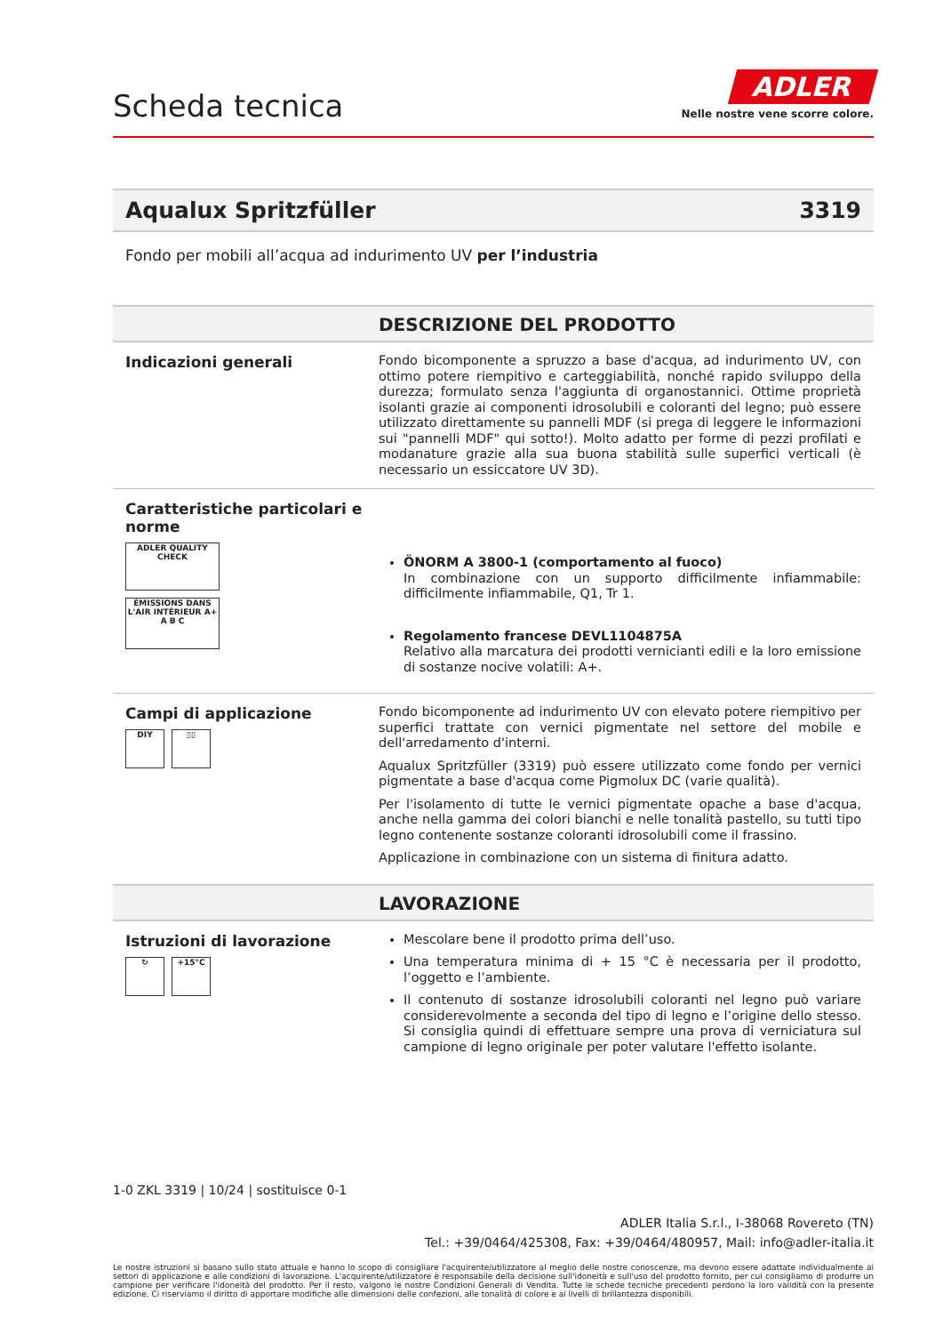Scheda tecnica
ADLER
Nelle nostre vene scorre colore.
Aqualux Spritzfüller 3319
Fondo per mobili all’acqua ad indurimento UV per l’industria
DESCRIZIONE DEL PRODOTTO
Indicazioni generali
Fondo bicomponente a spruzzo a base d'acqua, ad indurimento UV, con ottimo potere riempitivo e carteggiabilità, nonché rapido sviluppo della durezza; formulato senza l'aggiunta di organostannici. Ottime proprietà isolanti grazie ai componenti idrosolubili e coloranti del legno; può essere utilizzato direttamente su pannelli MDF (si prega di leggere le informazioni sui "pannelli MDF" qui sotto!). Molto adatto per forme di pezzi profilati e modanature grazie alla sua buona stabilità sulle superfici verticali (è necessario un essiccatore UV 3D).
Caratteristiche particolari e norme
ADLER QUALITY CHECK
ÉMISSIONS DANS L'AIR INTÉRIEUR A+ A B C
ÖNORM A 3800-1 (comportamento al fuoco)
In combinazione con un supporto difficilmente infiammabile: difficilmente infiammabile, Q1, Tr 1.
Regolamento francese DEVL1104875A
Relativo alla marcatura dei prodotti vernicianti edili e la loro emissione di sostanze nocive volatili: A+.
Campi di applicazione
DIY ▯▯
Fondo bicomponente ad indurimento UV con elevato potere riempitivo per superfici trattate con vernici pigmentate nel settore del mobile e dell'arredamento d'interni.
Aqualux Spritzfüller (3319) può essere utilizzato come fondo per vernici pigmentate a base d'acqua come Pigmolux DC (varie qualità).
Per l'isolamento di tutte le vernici pigmentate opache a base d'acqua, anche nella gamma dei colori bianchi e nelle tonalità pastello, su tutti tipo legno contenente sostanze coloranti idrosolubili come il frassino.
Applicazione in combinazione con un sistema di finitura adatto.
LAVORAZIONE
Istruzioni di lavorazione
↻ +15°C
Mescolare bene il prodotto prima dell’uso.
Una temperatura minima di + 15 °C è necessaria per il prodotto, l’oggetto e l’ambiente.
Il contenuto di sostanze idrosolubili coloranti nel legno può variare considerevolmente a seconda del tipo di legno e l’origine dello stesso. Si consiglia quindi di effettuare sempre una prova di verniciatura sul campione di legno originale per poter valutare l'effetto isolante.
1-0 ZKL 3319 | 10/24 | sostituisce 0-1
ADLER Italia S.r.l., I-38068 Rovereto (TN)
Tel.: +39/0464/425308, Fax: +39/0464/480957, Mail: info@adler-italia.it
Le nostre istruzioni si basano sullo stato attuale e hanno lo scopo di consigliare l'acquirente/utilizzatore al meglio delle nostre conoscenze, ma devono essere adattate individualmente ai settori di applicazione e alle condizioni di lavorazione. L'acquirente/utilizzatore è responsabile della decisione sull'idoneità e sull'uso del prodotto fornito, per cui consigliamo di produrre un campione per verificare l'idoneità del prodotto. Per il resto, valgono le nostre Condizioni Generali di Vendita. Tutte le schede tecniche precedenti perdono la loro validità con la presente edizione. Ci riserviamo il diritto di apportare modifiche alle dimensioni delle confezioni, alle tonalità di colore e ai livelli di brillantezza disponibili.